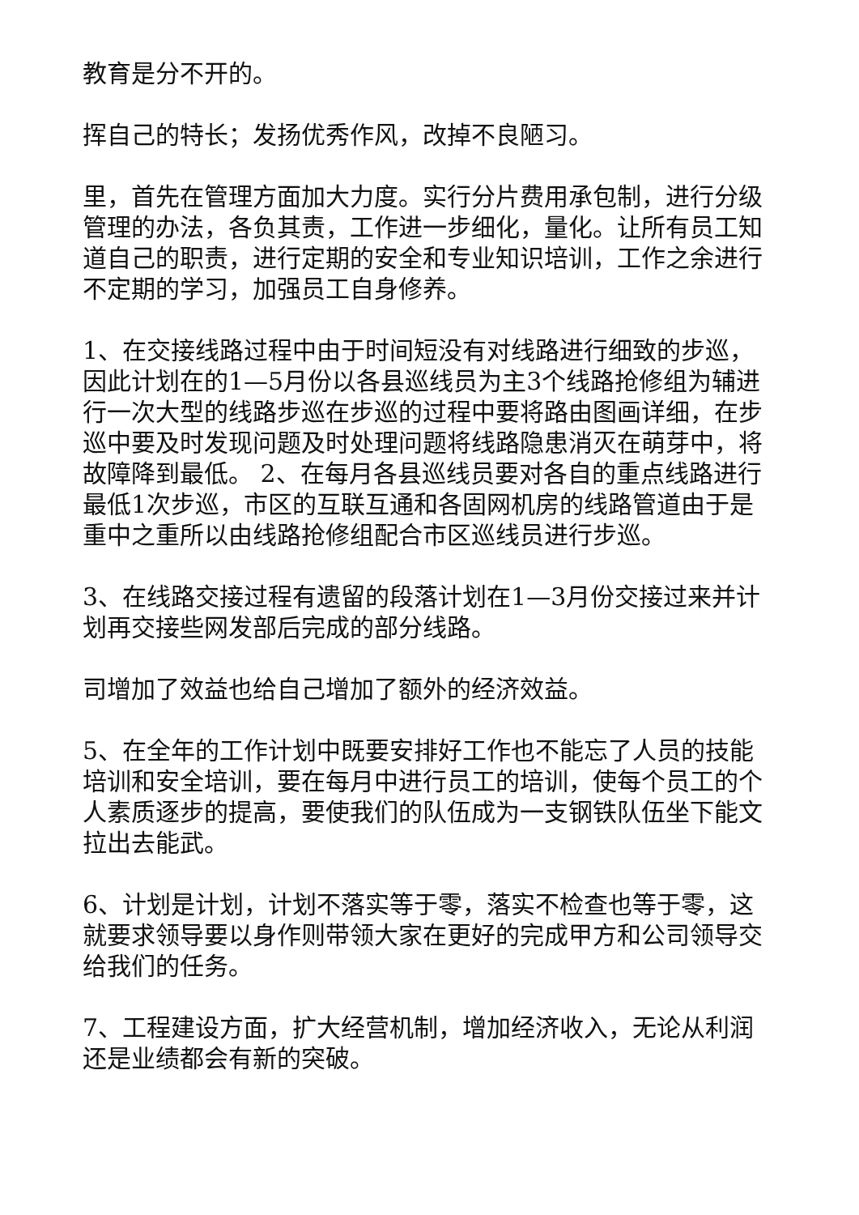教育是分不开的。
挥自己的特长；发扬优秀作风，改掉不良陋习。
里，首先在管理方面加大力度。实行分片费用承包制，进行分级管理的办法，各负其责，工作进一步细化，量化。让所有员工知道自己的职责，进行定期的安全和专业知识培训，工作之余进行不定期的学习，加强员工自身修养。
1、在交接线路过程中由于时间短没有对线路进行细致的步巡，因此计划在的1—5月份以各县巡线员为主3个线路抢修组为辅进行一次大型的线路步巡在步巡的过程中要将路由图画详细，在步巡中要及时发现问题及时处理问题将线路隐患消灭在萌芽中，将故障降到最低。 2、在每月各县巡线员要对各自的重点线路进行最低1次步巡，市区的互联互通和各固网机房的线路管道由于是重中之重所以由线路抢修组配合市区巡线员进行步巡。
3、在线路交接过程有遗留的段落计划在1—3月份交接过来并计划再交接些网发部后完成的部分线路。
司增加了效益也给自己增加了额外的经济效益。
5、在全年的工作计划中既要安排好工作也不能忘了人员的技能培训和安全培训，要在每月中进行员工的培训，使每个员工的个人素质逐步的提高，要使我们的队伍成为一支钢铁队伍坐下能文拉出去能武。
6、计划是计划，计划不落实等于零，落实不检查也等于零，这就要求领导要以身作则带领大家在更好的完成甲方和公司领导交给我们的任务。
7、工程建设方面，扩大经营机制，增加经济收入，无论从利润还是业绩都会有新的突破。